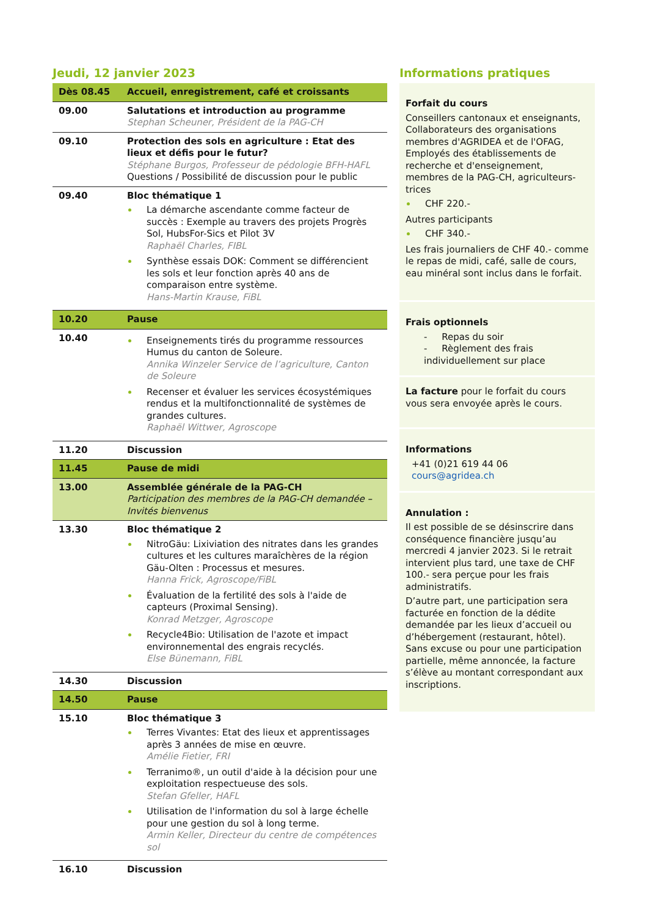Jeudi, 12 janvier 2023
| Dès 08.45 | Accueil, enregistrement, café et croissants |
| 09.00 | Salutations et introduction au programme Stephan Scheuner, Président de la PAG-CH |
| 09.10 | Protection des sols en agriculture : Etat des lieux et défis pour le futur? Stéphane Burgos, Professeur de pédologie BFH-HAFL Questions / Possibilité de discussion pour le public |
| 09.40 | Bloc thématique 1 La démarche ascendante comme facteur de succès : Exemple au travers des projets Progrès Sol, HubsFor-Sics et Pilot 3V Raphaël Charles, FIBL Synthèse essais DOK: Comment se différencient les sols et leur fonction après 40 ans de comparaison entre système. Hans-Martin Krause, FiBL |
| 10.20 | Pause |
| 10.40 | Enseignements tirés du programme ressources Humus du canton de Soleure. Annika Winzeler Service de l’agriculture, Canton de Soleure Recenser et évaluer les services écosystémiques rendus et la multifonctionnalité de systèmes de grandes cultures. Raphaël Wittwer, Agroscope |
| 11.20 | Discussion |
| 11.45 | Pause de midi |
| 13.00 | Assemblée générale de la PAG-CH Participation des membres de la PAG-CH demandée – Invités bienvenus |
| 13.30 | Bloc thématique 2 NitroGäu: Lixiviation des nitrates dans les grandes cultures et les cultures maraîchères de la région Gäu-Olten : Processus et mesures. Hanna Frick, Agroscope/FiBL Évaluation de la fertilité des sols à l'aide de capteurs (Proximal Sensing). Konrad Metzger, Agroscope Recycle4Bio: Utilisation de l'azote et impact environnemental des engrais recyclés. Else Bünemann, FiBL |
| 14.30 | Discussion |
| 14.50 | Pause |
| 15.10 | Bloc thématique 3 Terres Vivantes: Etat des lieux et apprentissages après 3 années de mise en œuvre. Amélie Fietier, FRI Terranimo®, un outil d'aide à la décision pour une exploitation respectueuse des sols. Stefan Gfeller, HAFL Utilisation de l'information du sol à large échelle pour une gestion du sol à long terme. Armin Keller, Directeur du centre de compétences sol |
| 16.10 | Discussion |
Informations pratiques
Forfait du cours
Conseillers cantonaux et enseignants, Collaborateurs des organisations membres d'AGRIDEA et de l'OFAG, Employés des établissements de recherche et d'enseignement, membres de la PAG-CH, agriculteurs-trices
CHF 220.-
Autres participants
CHF 340.-
Les frais journaliers de CHF 40.- comme le repas de midi, café, salle de cours, eau minéral sont inclus dans le forfait.
Frais optionnels
- Repas du soir
- Règlement des frais individuellement sur place
La facture pour le forfait du cours vous sera envoyée après le cours.
Informations
+41 (0)21 619 44 06
cours@agridea.ch
Annulation :
Il est possible de se désinscrire dans conséquence financière jusqu’au mercredi 4 janvier 2023. Si le retrait intervient plus tard, une taxe de CHF 100.- sera perçue pour les frais administratifs.
D’autre part, une participation sera facturée en fonction de la dédite demandée par les lieux d’accueil ou d’hébergement (restaurant, hôtel). Sans excuse ou pour une participation partielle, même annoncée, la facture s’élève au montant correspondant aux inscriptions.